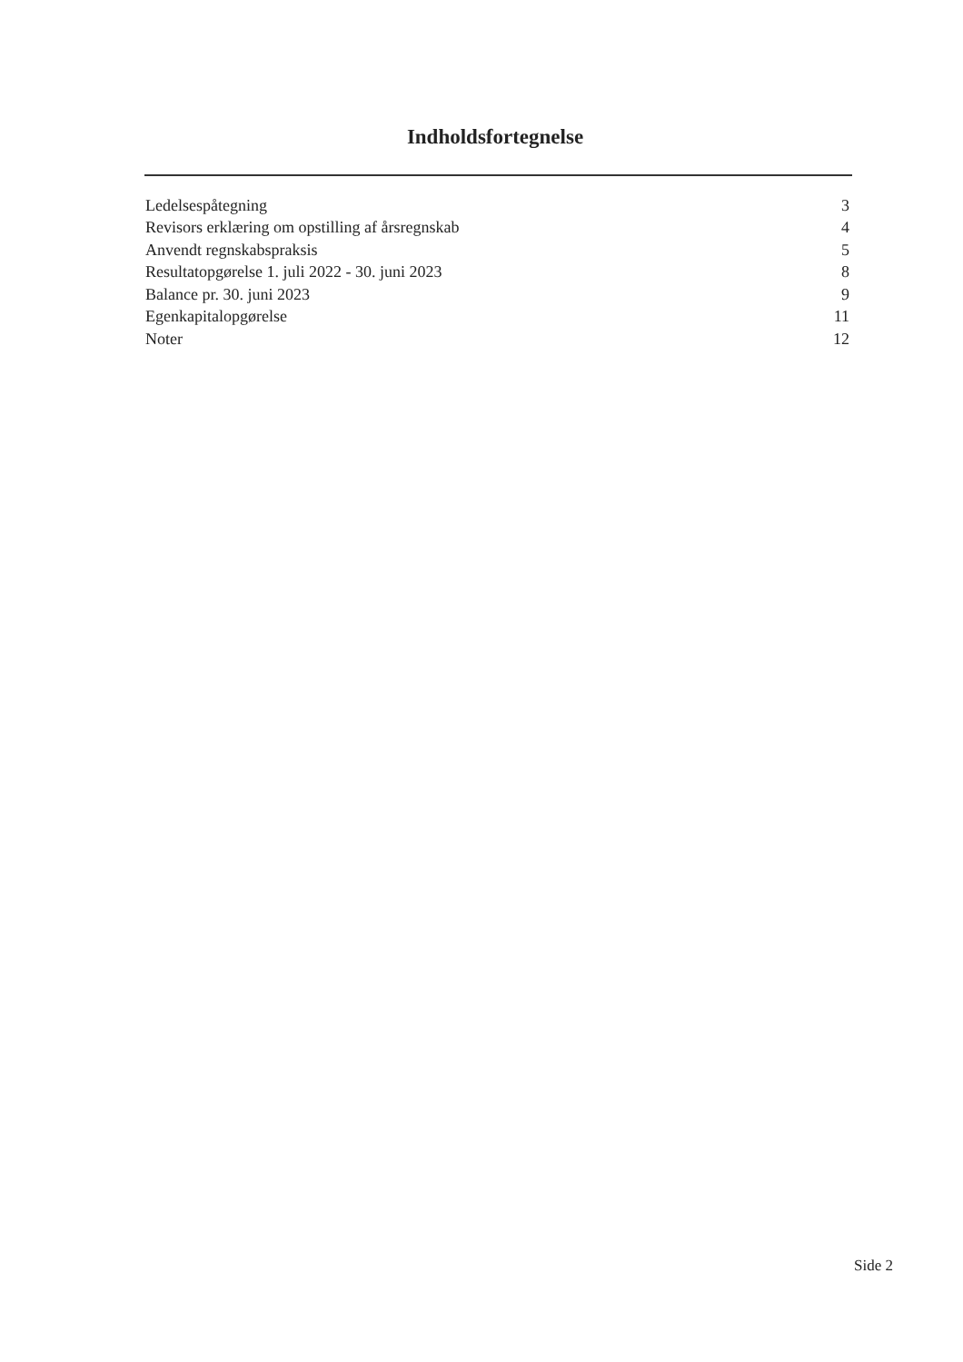Indholdsfortegnelse
| Ledelsespåtegning | 3 |
| Revisors erklæring om opstilling af årsregnskab | 4 |
| Anvendt regnskabspraksis | 5 |
| Resultatopgørelse 1. juli 2022 - 30. juni 2023 | 8 |
| Balance pr. 30. juni 2023 | 9 |
| Egenkapitalopgørelse | 11 |
| Noter | 12 |
Side 2